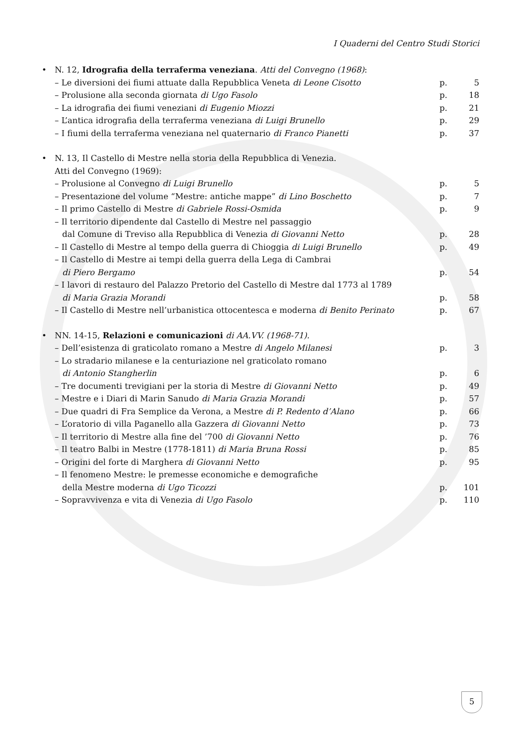I Quaderni del Centro Studi Storici
• N. 12, Idrografia della terraferma veneziana. Atti del Convegno (1968):
– Le diversioni dei fiumi attuate dalla Repubblica Veneta di Leone Cisotto p. 5
– Prolusione alla seconda giornata di Ugo Fasolo p. 18
– La idrografia dei fiumi veneziani di Eugenio Miozzi p. 21
– L’antica idrografia della terraferma veneziana di Luigi Brunello p. 29
– I fiumi della terraferma veneziana nel quaternario di Franco Pianetti p. 37
• N. 13, Il Castello di Mestre nella storia della Repubblica di Venezia.
Atti del Convegno (1969):
– Prolusione al Convegno di Luigi Brunello p. 5
– Presentazione del volume “Mestre: antiche mappe” di Lino Boschetto p. 7
– Il primo Castello di Mestre di Gabriele Rossi-Osmida p. 9
– Il territorio dipendente dal Castello di Mestre nel passaggio
dal Comune di Treviso alla Repubblica di Venezia di Giovanni Netto
p.
28
– Il Castello di Mestre al tempo della guerra di Chioggia di Luigi Brunello p. 49
– Il Castello di Mestre ai tempi della guerra della Lega di Cambrai
di Piero Bergamo
p.
54
– I lavori di restauro del Palazzo Pretorio del Castello di Mestre dal 1773 al 1789
di Maria Grazia Morandi
p.
58
– Il Castello di Mestre nell’urbanistica ottocentesca e moderna di Benito Perinato p. 67
• NN. 14-15, Relazioni e comunicazioni di AA.VV. (1968-71).
– Dell’esistenza di graticolato romano a Mestre di Angelo Milanesi p. 3
– Lo stradario milanese e la centuriazione nel graticolato romano
di Antonio Stangherlin
p.
6
– Tre documenti trevigiani per la storia di Mestre di Giovanni Netto p. 49
– Mestre e i Diari di Marin Sanudo di Maria Grazia Morandi p. 57
– Due quadri di Fra Semplice da Verona, a Mestre di P. Redento d’Alano p. 66
– L’oratorio di villa Paganello alla Gazzera di Giovanni Netto p. 73
– Il territorio di Mestre alla fine del ’700 di Giovanni Netto p. 76
– Il teatro Balbi in Mestre (1778-1811) di Maria Bruna Rossi p. 85
– Origini del forte di Marghera di Giovanni Netto p. 95
– Il fenomeno Mestre: le premesse economiche e demografiche
della Mestre moderna di Ugo Ticozzi
p.
101
– Sopravvivenza e vita di Venezia di Ugo Fasolo p. 110
5